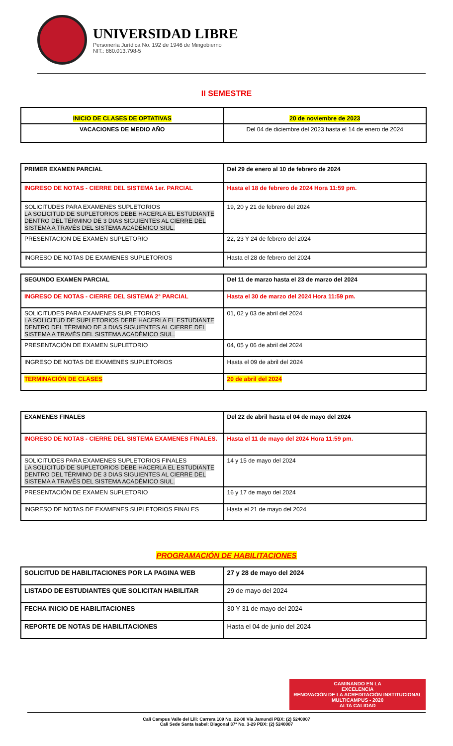UNIVERSIDAD LIBRE
Personería Jurídica No. 192 de 1946 de Mingobierno
NIT.: 860.013.798-5
II SEMESTRE
| INICIO DE CLASES DE OPTATIVAS | 20 de noviembre de 2023 |
| VACACIONES DE MEDIO AÑO | Del 04 de diciembre del 2023 hasta el 14 de enero de 2024 |
| PRIMER EXAMEN PARCIAL | Del 29 de enero al 10 de febrero de 2024 |
| INGRESO DE NOTAS - CIERRE DEL SISTEMA 1er. PARCIAL | Hasta el 18 de febrero de 2024 Hora 11:59 pm. |
| SOLICITUDES PARA EXAMENES SUPLETORIOS LA SOLICITUD DE SUPLETORIOS DEBE HACERLA EL ESTUDIANTE DENTRO DEL TÉRMINO DE 3 DIAS SIGUIENTES AL CIERRE DEL SISTEMA A TRAVÉS DEL SISTEMA ACADÉMICO SIUL. | 19, 20 y 21 de febrero del 2024 |
| PRESENTACION DE EXAMEN SUPLETORIO | 22, 23 Y 24 de febrero del 2024 |
| INGRESO DE NOTAS DE EXAMENES SUPLETORIOS | Hasta el 28 de febrero del 2024 |
| SEGUNDO EXAMEN PARCIAL | Del 11 de marzo hasta el 23 de marzo del 2024 |
| INGRESO DE NOTAS - CIERRE DEL SISTEMA 2° PARCIAL | Hasta el 30 de marzo del 2024 Hora 11:59 pm. |
| SOLICITUDES PARA EXAMENES SUPLETORIOS LA SOLICITUD DE SUPLETORIOS DEBE HACERLA EL ESTUDIANTE DENTRO DEL TÉRMINO DE 3 DIAS SIGUIENTES AL CIERRE DEL SISTEMA A TRAVÉS DEL SISTEMA ACADÉMICO SIUL. | 01, 02 y 03 de abril del 2024 |
| PRESENTACIÓN DE EXAMEN SUPLETORIO | 04, 05 y 06 de abril del 2024 |
| INGRESO DE NOTAS DE EXAMENES SUPLETORIOS | Hasta el 09 de abril del 2024 |
| TERMINACIÓN DE CLASES | 20 de abril del 2024 |
| EXAMENES FINALES | Del 22 de abril hasta el 04 de mayo del 2024 |
| INGRESO DE NOTAS - CIERRE DEL SISTEMA EXAMENES FINALES. | Hasta el 11 de mayo del 2024 Hora 11:59 pm. |
| SOLICITUDES PARA EXAMENES SUPLETORIOS FINALES LA SOLICITUD DE SUPLETORIOS DEBE HACERLA EL ESTUDIANTE DENTRO DEL TÉRMINO DE 3 DIAS SIGUIENTES AL CIERRE DEL SISTEMA A TRAVÉS DEL SISTEMA ACADÉMICO SIUL. | 14 y 15 de mayo del 2024 |
| PRESENTACIÓN DE EXAMEN SUPLETORIO | 16 y 17 de mayo del 2024 |
| INGRESO DE NOTAS DE EXAMENES SUPLETORIOS FINALES | Hasta el 21 de mayo del 2024 |
PROGRAMACIÓN DE HABILITACIONES
| SOLICITUD DE HABILITACIONES POR LA PAGINA WEB | 27 y 28 de mayo del 2024 |
| LISTADO DE ESTUDIANTES QUE SOLICITAN HABILITAR | 29 de mayo del 2024 |
| FECHA INICIO DE HABILITACIONES | 30 Y 31 de mayo del 2024 |
| REPORTE DE NOTAS DE HABILITACIONES | Hasta el 04 de junio del 2024 |
CAMINANDO EN LA
EXCELENCIA
RENOVACIÓN DE LA ACREDITACIÓN INSTITUCIONAL
MULTICAMPUS - 2020
ALTA CALIDAD
Cali Campus Valle del Lili: Carrera 109 No. 22-00 Vía Jamundí PBX: (2) 5240007
Cali Sede Santa Isabel: Diagonal 37ª No. 3-29 PBX: (2) 5240007